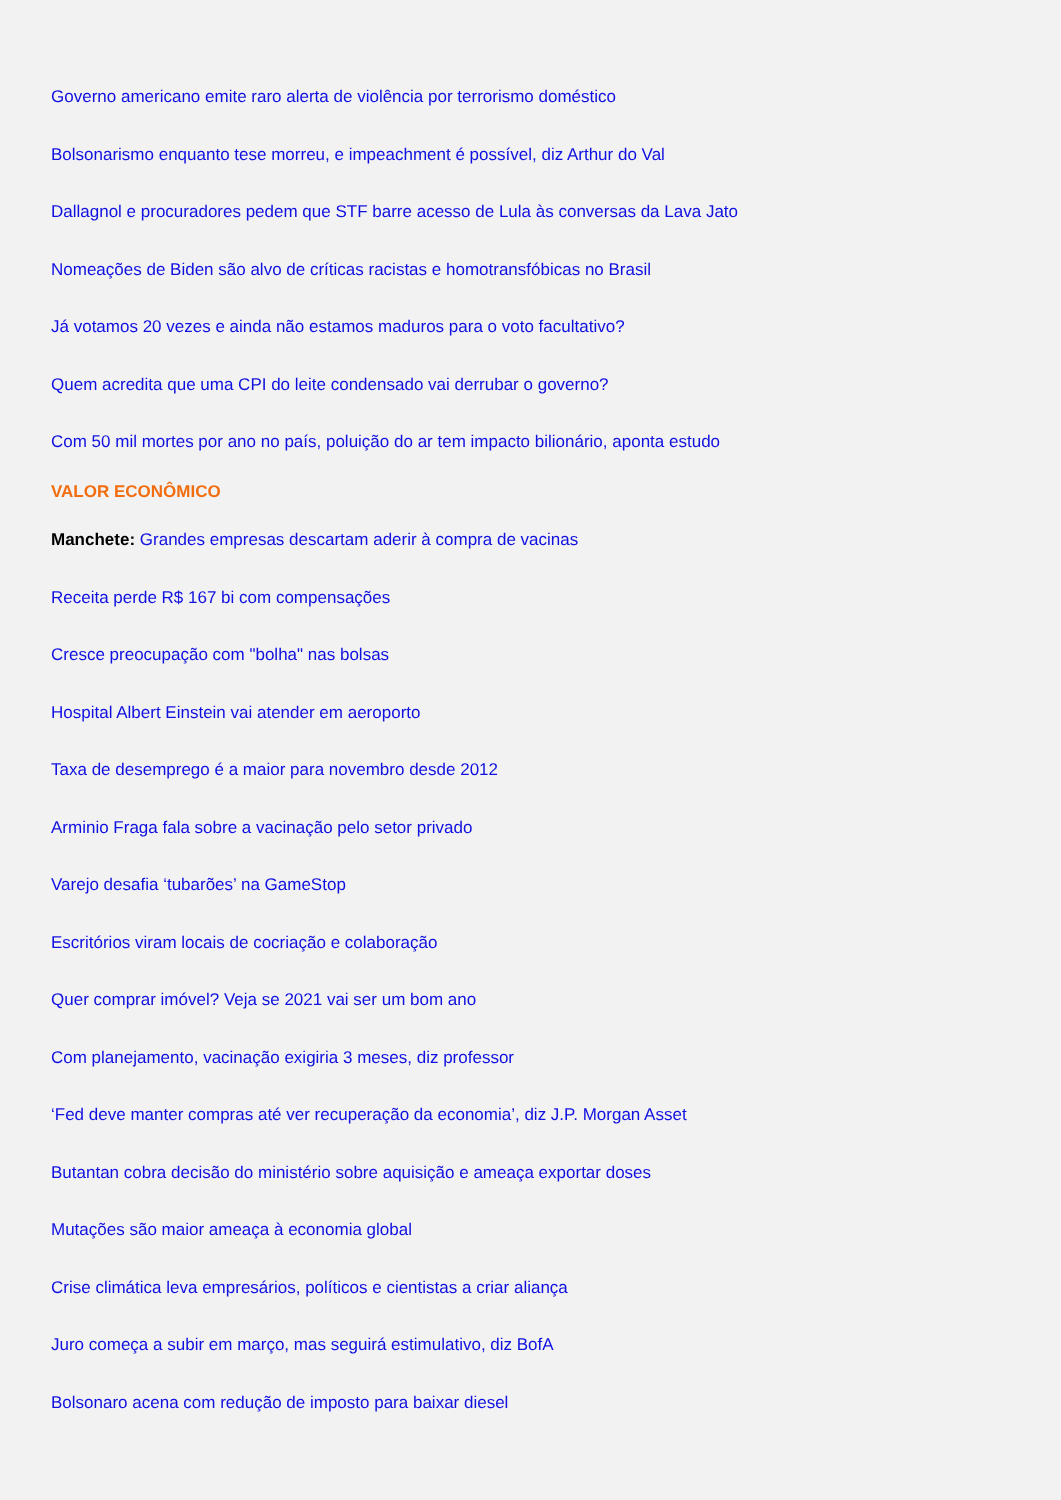Governo americano emite raro alerta de violência por terrorismo doméstico
Bolsonarismo enquanto tese morreu, e impeachment é possível, diz Arthur do Val
Dallagnol e procuradores pedem que STF barre acesso de Lula às conversas da Lava Jato
Nomeações de Biden são alvo de críticas racistas e homotransfóbicas no Brasil
Já votamos 20 vezes e ainda não estamos maduros para o voto facultativo?
Quem acredita que uma CPI do leite condensado vai derrubar o governo?
Com 50 mil mortes por ano no país, poluição do ar tem impacto bilionário, aponta estudo
VALOR ECONÔMICO
Manchete: Grandes empresas descartam aderir à compra de vacinas
Receita perde R$ 167 bi com compensações
Cresce preocupação com "bolha" nas bolsas
Hospital Albert Einstein vai atender em aeroporto
Taxa de desemprego é a maior para novembro desde 2012
Arminio Fraga fala sobre a vacinação pelo setor privado
Varejo desafia ‘tubarões’ na GameStop
Escritórios viram locais de cocriação e colaboração
Quer comprar imóvel? Veja se 2021 vai ser um bom ano
Com planejamento, vacinação exigiria 3 meses, diz professor
‘Fed deve manter compras até ver recuperação da economia’, diz J.P. Morgan Asset
Butantan cobra decisão do ministério sobre aquisição e ameaça exportar doses
Mutações são maior ameaça à economia global
Crise climática leva empresários, políticos e cientistas a criar aliança
Juro começa a subir em março, mas seguirá estimulativo, diz BofA
Bolsonaro acena com redução de imposto para baixar diesel